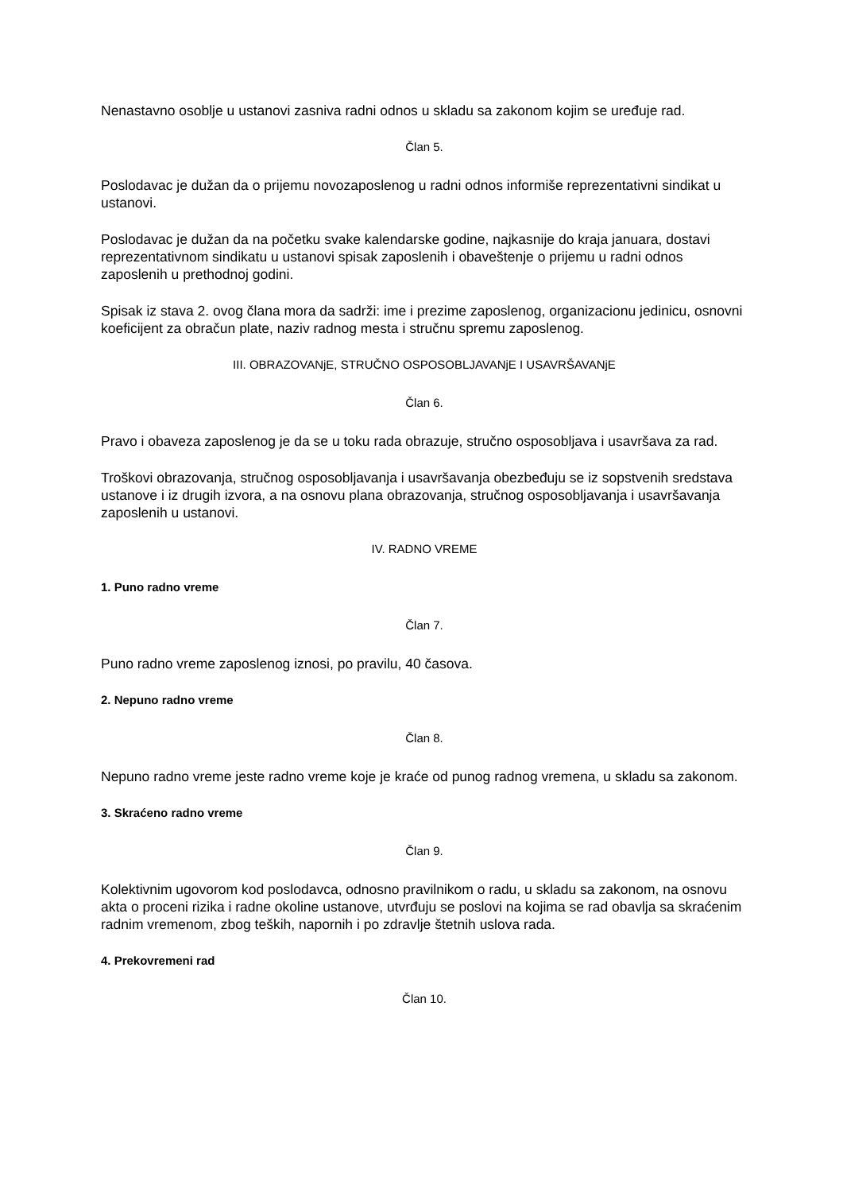Nenastavno osoblje u ustanovi zasniva radni odnos u skladu sa zakonom kojim se uređuje rad.
Član 5.
Poslodavac je dužan da o prijemu novozaposlenog u radni odnos informiše reprezentativni sindikat u ustanovi.
Poslodavac je dužan da na početku svake kalendarske godine, najkasnije do kraja januara, dostavi reprezentativnom sindikatu u ustanovi spisak zaposlenih i obaveštenje o prijemu u radni odnos zaposlenih u prethodnoj godini.
Spisak iz stava 2. ovog člana mora da sadrži: ime i prezime zaposlenog, organizacionu jedinicu, osnovni koeficijent za obračun plate, naziv radnog mesta i stručnu spremu zaposlenog.
III. OBRAZOVANjE, STRUČNO OSPOSOBLJAVANjE I USAVRŠAVANjE
Član 6.
Pravo i obaveza zaposlenog je da se u toku rada obrazuje, stručno osposobljava i usavršava za rad.
Troškovi obrazovanja, stručnog osposobljavanja i usavršavanja obezbeđuju se iz sopstvenih sredstava ustanove i iz drugih izvora, a na osnovu plana obrazovanja, stručnog osposobljavanja i usavršavanja zaposlenih u ustanovi.
IV. RADNO VREME
1. Puno radno vreme
Član 7.
Puno radno vreme zaposlenog iznosi, po pravilu, 40 časova.
2. Nepuno radno vreme
Član 8.
Nepuno radno vreme jeste radno vreme koje je kraće od punog radnog vremena, u skladu sa zakonom.
3. Skraćeno radno vreme
Član 9.
Kolektivnim ugovorom kod poslodavca, odnosno pravilnikom o radu, u skladu sa zakonom, na osnovu akta o proceni rizika i radne okoline ustanove, utvrđuju se poslovi na kojima se rad obavlja sa skraćenim radnim vremenom, zbog teških, napornih i po zdravlje štetnih uslova rada.
4. Prekovremeni rad
Član 10.